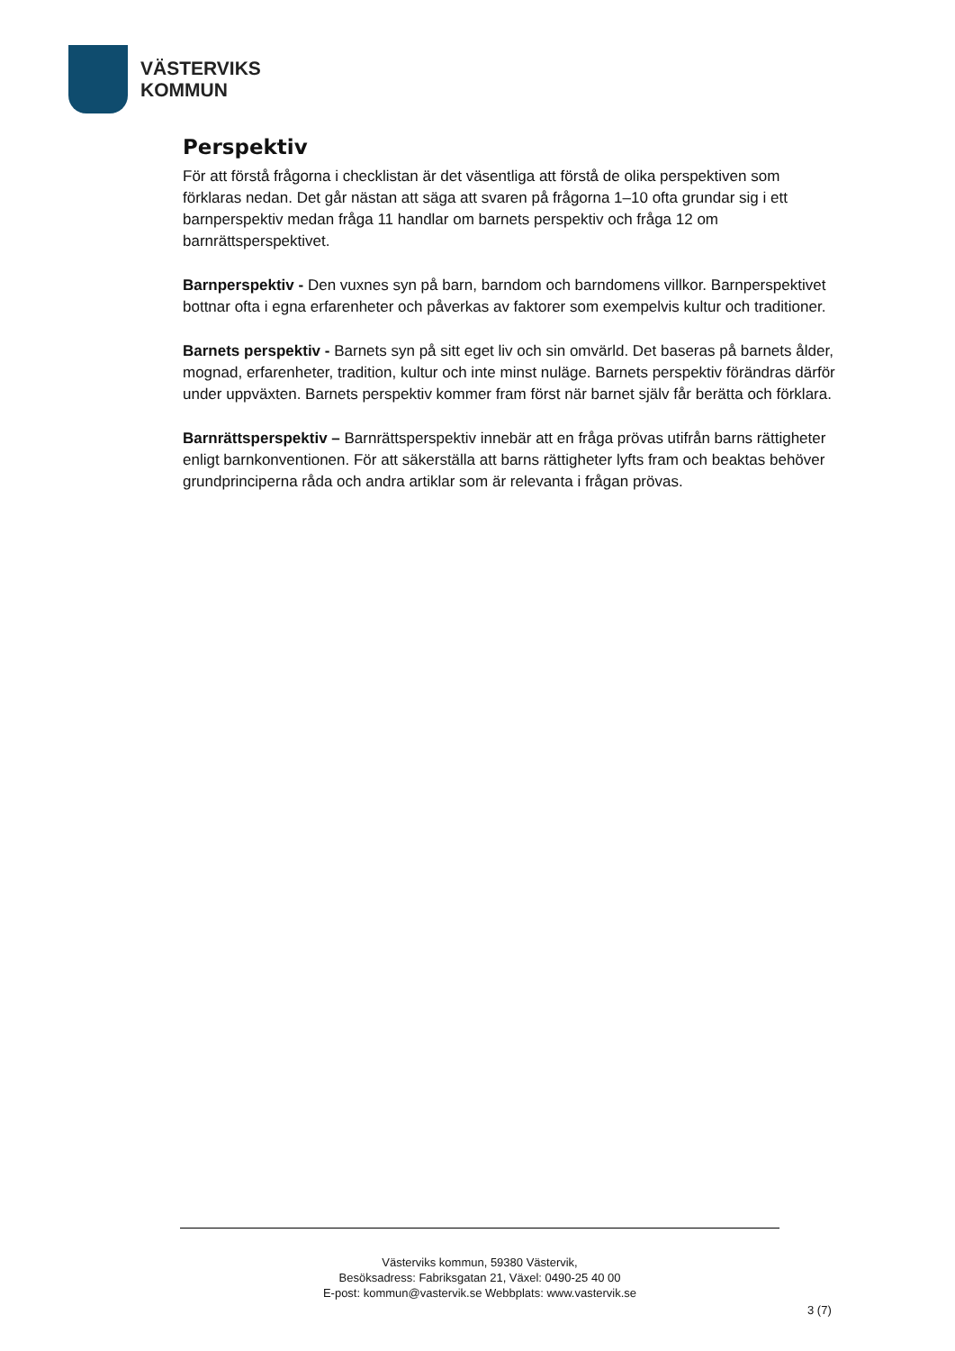VÄSTERVIKS
KOMMUN
Perspektiv
För att förstå frågorna i checklistan är det väsentliga att förstå de olika perspektiven som förklaras nedan. Det går nästan att säga att svaren på frågorna 1–10 ofta grundar sig i ett barnperspektiv medan fråga 11 handlar om barnets perspektiv och fråga 12 om barnrättsperspektivet.
Barnperspektiv - Den vuxnes syn på barn, barndom och barndomens villkor. Barnperspektivet bottnar ofta i egna erfarenheter och påverkas av faktorer som exempelvis kultur och traditioner.
Barnets perspektiv - Barnets syn på sitt eget liv och sin omvärld. Det baseras på barnets ålder, mognad, erfarenheter, tradition, kultur och inte minst nuläge. Barnets perspektiv förändras därför under uppväxten. Barnets perspektiv kommer fram först när barnet själv får berätta och förklara.
Barnrättsperspektiv – Barnrättsperspektiv innebär att en fråga prövas utifrån barns rättigheter enligt barnkonventionen. För att säkerställa att barns rättigheter lyfts fram och beaktas behöver grundprinciperna råda och andra artiklar som är relevanta i frågan prövas.
Västerviks kommun, 59380 Västervik,
Besöksadress: Fabriksgatan 21, Växel: 0490-25 40 00
E-post: kommun@vastervik.se Webbplats: www.vastervik.se
3 (7)